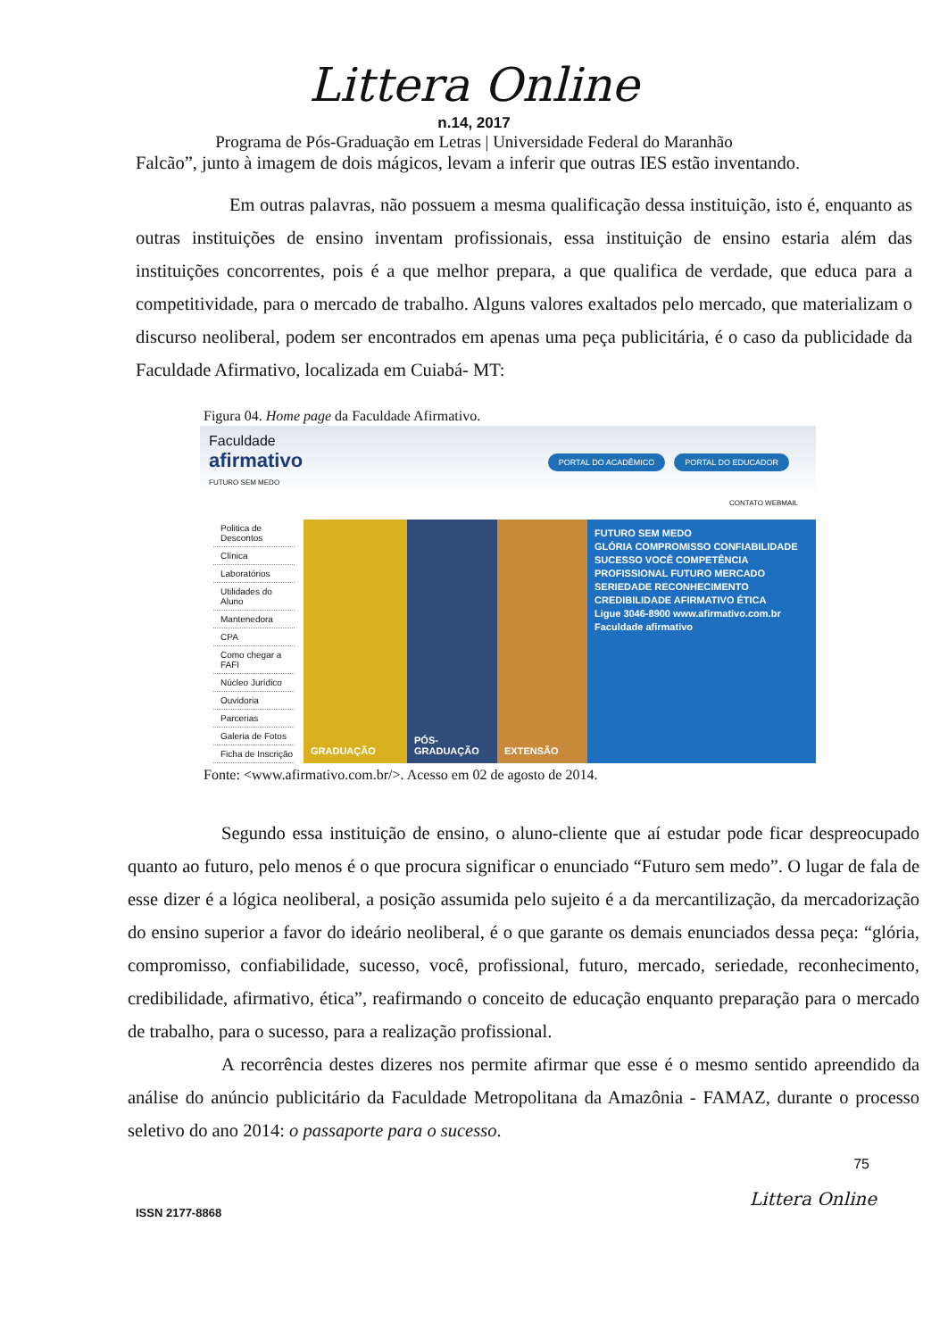Littera Online
n.14, 2017
Programa de Pós-Graduação em Letras | Universidade Federal do Maranhão
Falcão”, junto à imagem de dois mágicos, levam a inferir que outras IES estão inventando.
Em outras palavras, não possuem a mesma qualificação dessa instituição, isto é, enquanto as outras instituições de ensino inventam profissionais, essa instituição de ensino estaria além das instituições concorrentes, pois é a que melhor prepara, a que qualifica de verdade, que educa para a competitividade, para o mercado de trabalho. Alguns valores exaltados pelo mercado, que materializam o discurso neoliberal, podem ser encontrados em apenas uma peça publicitária, é o caso da publicidade da Faculdade Afirmativo, localizada em Cuiabá- MT:
Figura 04. Home page da Faculdade Afirmativo.
Faculdade
afirmativo
FUTURO SEM MEDO
PORTAL DO ACADÊMICO PORTAL DO EDUCADOR
CONTATO WEBMAIL
Politica de Descontos
Clínica
Laboratórios
Utilidades do Aluno
Mantenedora
CPA
Como chegar a FAFI
Núcleo Jurídico
Ouvidoria
Parcerias
Galeria de Fotos
Ficha de Inscrição
GRADUAÇÃO PÓS-GRADUAÇÃO
EXTENSÃO
FUTURO SEM MEDO
GLÓRIA COMPROMISSO CONFIABILIDADE SUCESSO VOCÊ COMPETÊNCIA PROFISSIONAL FUTURO MERCADO SERIEDADE RECONHECIMENTO CREDIBILIDADE AFIRMATIVO ÉTICA
Ligue 3046-8900 www.afirmativo.com.br Faculdade afirmativo
Fonte: <www.afirmativo.com.br/>. Acesso em 02 de agosto de 2014.
Segundo essa instituição de ensino, o aluno-cliente que aí estudar pode ficar despreocupado quanto ao futuro, pelo menos é o que procura significar o enunciado “Futuro sem medo”. O lugar de fala de esse dizer é a lógica neoliberal, a posição assumida pelo sujeito é a da mercantilização, da mercadorização do ensino superior a favor do ideário neoliberal, é o que garante os demais enunciados dessa peça: “glória, compromisso, confiabilidade, sucesso, você, profissional, futuro, mercado, seriedade, reconhecimento, credibilidade, afirmativo, ética”, reafirmando o conceito de educação enquanto preparação para o mercado de trabalho, para o sucesso, para a realização profissional.
A recorrência destes dizeres nos permite afirmar que esse é o mesmo sentido apreendido da análise do anúncio publicitário da Faculdade Metropolitana da Amazônia - FAMAZ, durante o processo seletivo do ano 2014: o passaporte para o sucesso.
75
ISSN 2177-8868 Littera Online